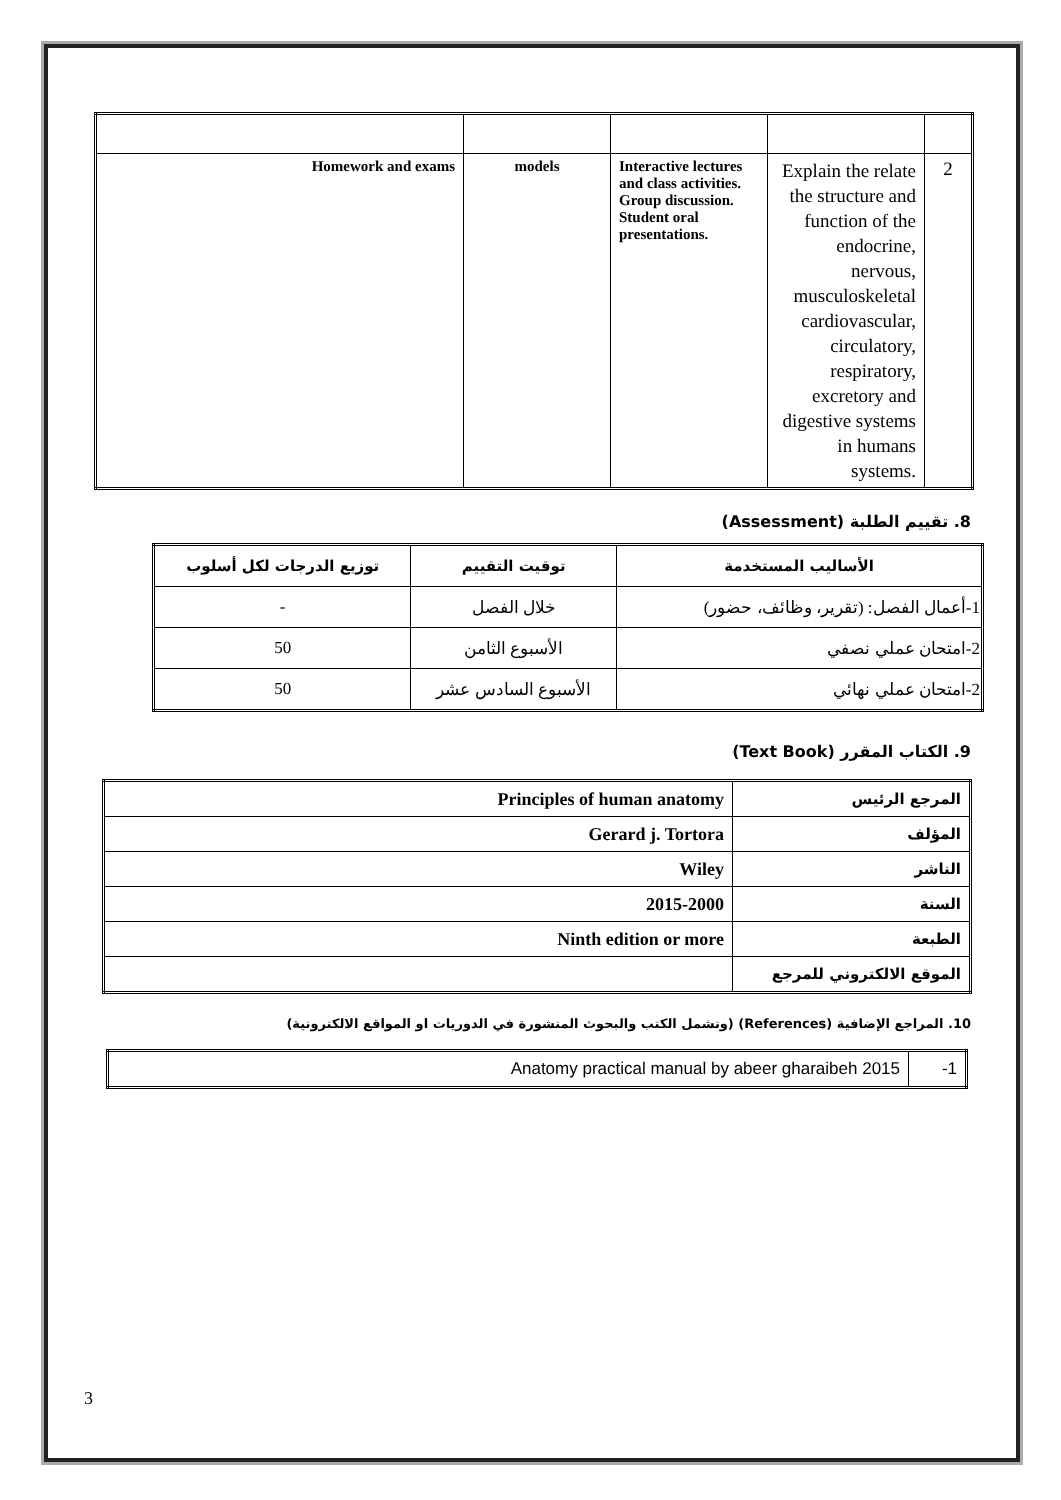| Homework and exams | models | Interactive lectures and class activities. Group discussion. Student oral presentations. | Explain the relate the structure and function of the endocrine, nervous, musculoskeletal cardiovascular, circulatory, respiratory, excretory and digestive systems in humans systems. | 2 |
8. تقييم الطلبة (Assessment)
| الأساليب المستخدمة | توقيت التقييم | توزيع الدرجات لكل أسلوب |
| --- | --- | --- |
| 1-أعمال الفصل: (تقرير، وظائف، حضور) | خلال الفصل | - |
| 2-امتحان عملي نصفي | الأسبوع الثامن | 50 |
| 2-امتحان عملي نهائي | الأسبوع السادس عشر | 50 |
9. الكتاب المقرر (Text Book)
| Principles of human anatomy | المرجع الرئيس |
| Gerard j. Tortora | المؤلف |
| Wiley | الناشر |
| 2015-2000 | السنة |
| Ninth edition or more | الطبعة |
| | الموقع الالكتروني للمرجع |
10. المراجع الإضافية (References) (وتشمل الكتب والبحوث المنشورة في الدوريات او المواقع الالكترونية)
| Anatomy practical manual by abeer gharaibeh 2015 | -1 |
3